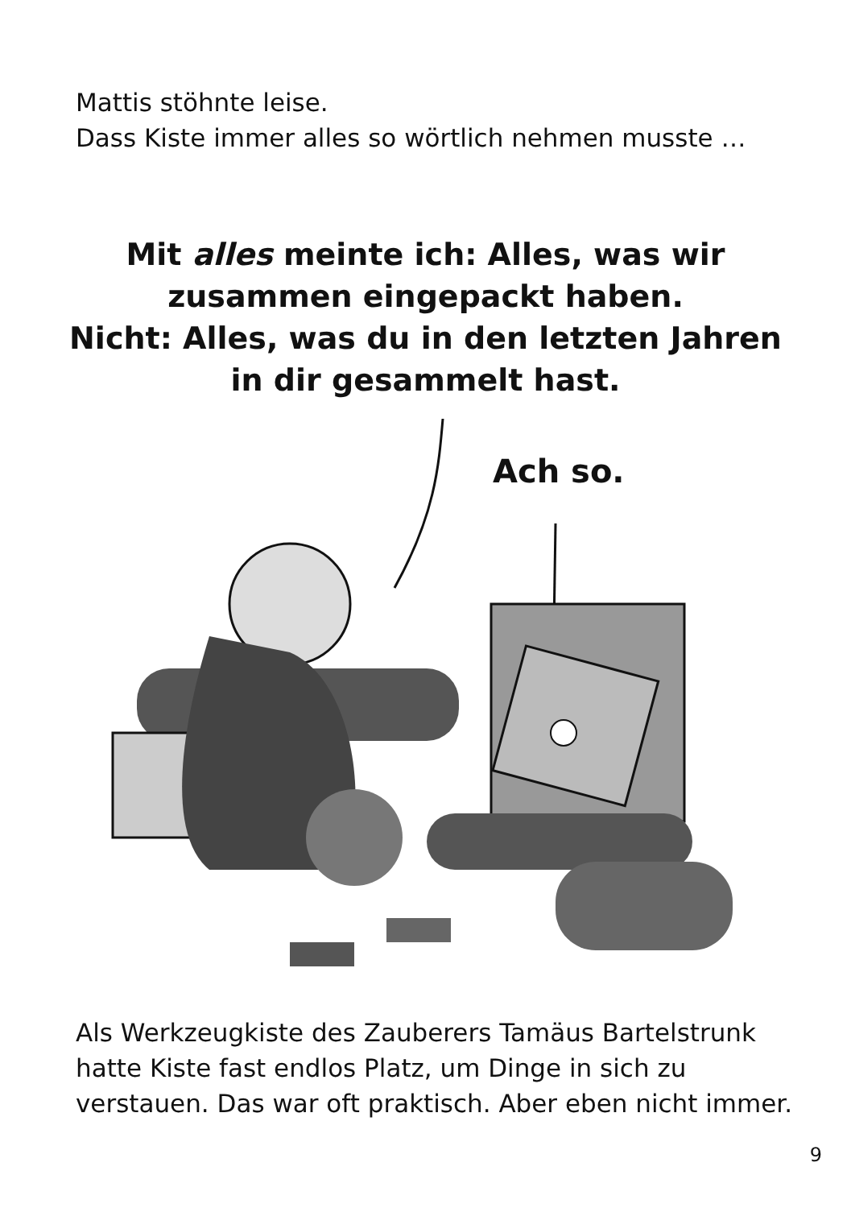Mattis stöhnte leise.
Dass Kiste immer alles so wörtlich nehmen musste …
Mit alles meinte ich: Alles, was wir
zusammen eingepackt haben.
Nicht: Alles, was du in den letzten Jahren
in dir gesammelt hast.
Ach so.
Als Werkzeugkiste des Zauberers Tamäus Bartelstrunk
hatte Kiste fast endlos Platz, um Dinge in sich zu
verstauen. Das war oft praktisch. Aber eben nicht immer.
9